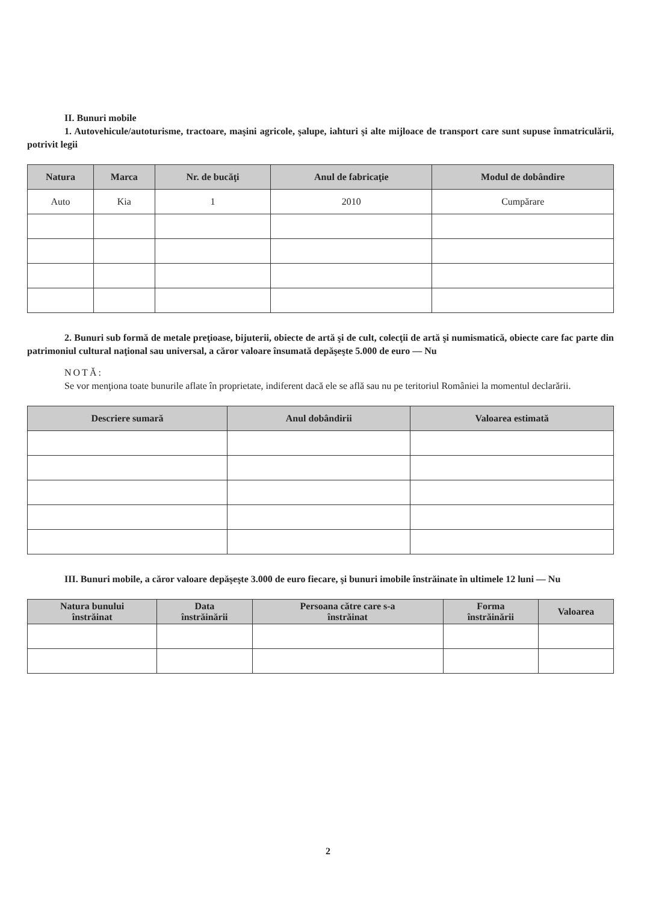II. Bunuri mobile
1. Autovehicule/autoturisme, tractoare, maşini agricole, şalupe, iahturi şi alte mijloace de transport care sunt supuse înmatriculării, potrivit legii
| Natura | Marca | Nr. de bucăţi | Anul de fabricaţie | Modul de dobândire |
| --- | --- | --- | --- | --- |
| Auto | Kia | 1 | 2010 | Cumpărare |
2. Bunuri sub formă de metale preţioase, bijuterii, obiecte de artă şi de cult, colecţii de artă şi numismatică, obiecte care fac parte din patrimoniul cultural naţional sau universal, a căror valoare însumată depăşeşte 5.000 de euro — Nu
NOTĂ:
Se vor menţiona toate bunurile aflate în proprietate, indiferent dacă ele se află sau nu pe teritoriul României la momentul declarării.
| Descriere sumară | Anul dobândirii | Valoarea estimată |
| --- | --- | --- |
III. Bunuri mobile, a căror valoare depăşeşte 3.000 de euro fiecare, şi bunuri imobile înstrăinate în ultimele 12 luni — Nu
| Natura bunului înstrăinat | Data înstrăinării | Persoana către care s-a înstrăinat | Forma înstrăinării | Valoarea |
| --- | --- | --- | --- | --- |
2